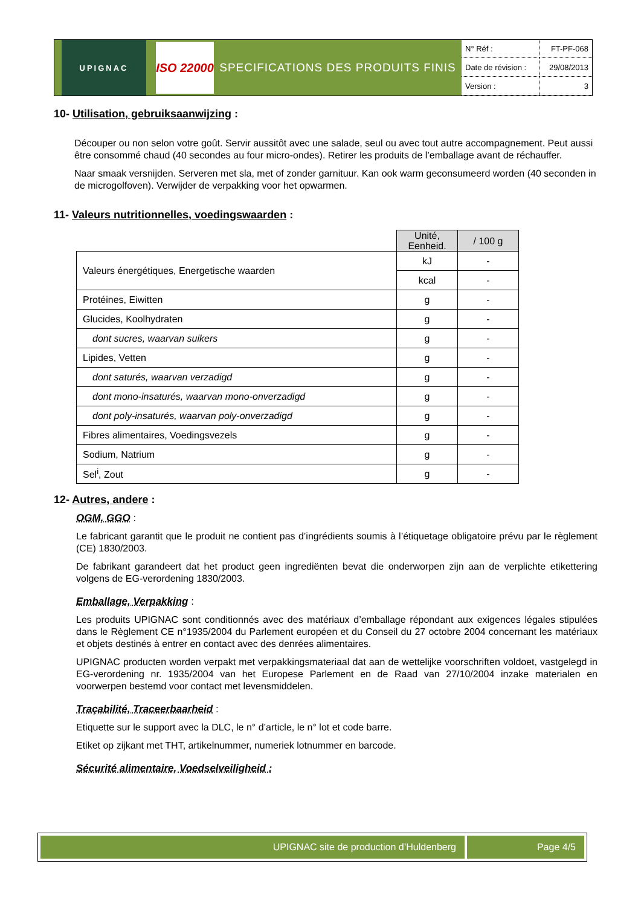UPIGNAC
ISO 22000
SPECIFICATIONS DES PRODUITS FINIS
| N° Réf : | FT-PF-068 |
| Date de révision : | 29/08/2013 |
| Version : | 3 |
10- Utilisation, gebruiksaanwijzing :
Découper ou non selon votre goût. Servir aussitôt avec une salade, seul ou avec tout autre accompagnement. Peut aussi être consommé chaud (40 secondes au four micro-ondes). Retirer les produits de l’emballage avant de réchauffer.
Naar smaak versnijden. Serveren met sla, met of zonder garnituur. Kan ook warm geconsumeerd worden (40 seconden in de microgolfoven). Verwijder de verpakking voor het opwarmen.
11- Valeurs nutritionnelles, voedingswaarden :
| | Unité, Eenheid. | / 100 g |
| Valeurs énergétiques, Energetische waarden | kJ | - |
| | kcal | - |
| Protéines, Eiwitten | g | - |
| Glucides, Koolhydraten | g | - |
| dont sucres, waarvan suikers | g | - |
| Lipides, Vetten | g | - |
| dont saturés, waarvan verzadigd | g | - |
| dont mono-insaturés, waarvan mono-onverzadigd | g | - |
| dont poly-insaturés, waarvan poly-onverzadigd | g | - |
| Fibres alimentaires, Voedingsvezels | g | - |
| Sodium, Natrium | g | - |
| Sel<sup>i</sup>, Zout | g | - |
12- Autres, andere :
OGM, GGO :
Le fabricant garantit que le produit ne contient pas d’ingrédients soumis à l’étiquetage obligatoire prévu par le règlement (CE) 1830/2003.
De fabrikant garandeert dat het product geen ingrediënten bevat die onderworpen zijn aan de verplichte etikettering volgens de EG-verordening 1830/2003.
Emballage, Verpakking :
Les produits UPIGNAC sont conditionnés avec des matériaux d’emballage répondant aux exigences légales stipulées dans le Règlement CE n°1935/2004 du Parlement européen et du Conseil du 27 octobre 2004 concernant les matériaux et objets destinés à entrer en contact avec des denrées alimentaires.
UPIGNAC producten worden verpakt met verpakkingsmateriaal dat aan de wettelijke voorschriften voldoet, vastgelegd in EG-verordening nr. 1935/2004 van het Europese Parlement en de Raad van 27/10/2004 inzake materialen en voorwerpen bestemd voor contact met levensmiddelen.
Traçabilité, Traceerbaarheid :
Etiquette sur le support avec la DLC, le n° d’article, le n° lot et code barre.
Etiket op zijkant met THT, artikelnummer, numeriek lotnummer en barcode.
Sécurité alimentaire, Voedselveiligheid :
UPIGNAC site de production d’Huldenberg
Page 4/5